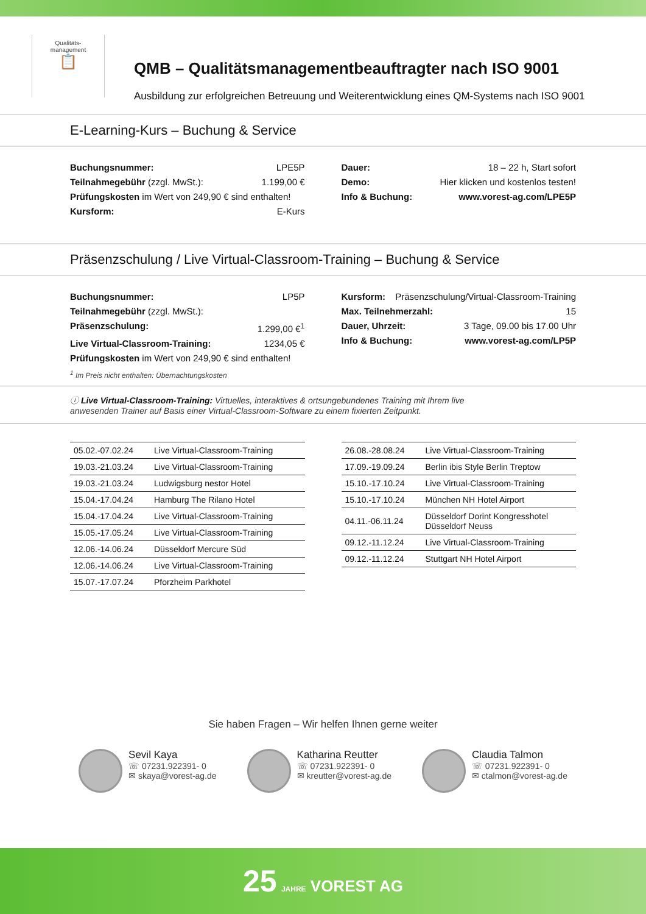Qualitäts-
management
📋
QMB – Qualitätsmanagementbeauftragter nach ISO 9001
Ausbildung zur erfolgreichen Betreuung und Weiterentwicklung eines QM-Systems nach ISO 9001
E-Learning-Kurs – Buchung & Service
Buchungsnummer: LPE5P
Teilnahmegebühr (zzgl. MwSt.): 1.199,00 €
Prüfungskosten im Wert von 249,90 € sind enthalten!
Kursform: E-Kurs
Dauer: 18 – 22 h, Start sofort
Demo: Hier klicken und kostenlos testen!
Info & Buchung: www.vorest-ag.com/LPE5P
Präsenzschulung / Live Virtual-Classroom-Training – Buchung & Service
Buchungsnummer: LP5P
Teilnahmegebühr (zzgl. MwSt.):
Präsenzschulung: 1.299,00 €<sup>1</sup>
Live Virtual-Classroom-Training: 1234,05 €
Prüfungskosten im Wert von 249,90 € sind enthalten!
<sup>1</sup> Im Preis nicht enthalten: Übernachtungskosten
Kursform: Präsenzschulung/Virtual-Classroom-Training
Max. Teilnehmerzahl: 15
Dauer, Uhrzeit: 3 Tage, 09.00 bis 17.00 Uhr
Info & Buchung: www.vorest-ag.com/LP5P
ⓘ Live Virtual-Classroom-Training: Virtuelles, interaktives & ortsungebundenes Training mit Ihrem live
anwesenden Trainer auf Basis einer Virtual-Classroom-Software zu einem fixierten Zeitpunkt.
| 05.02.-07.02.24 | Live Virtual-Classroom-Training |
| 19.03.-21.03.24 | Live Virtual-Classroom-Training |
| 19.03.-21.03.24 | Ludwigsburg nestor Hotel |
| 15.04.-17.04.24 | Hamburg The Rilano Hotel |
| 15.04.-17.04.24 | Live Virtual-Classroom-Training |
| 15.05.-17.05.24 | Live Virtual-Classroom-Training |
| 12.06.-14.06.24 | Düsseldorf Mercure Süd |
| 12.06.-14.06.24 | Live Virtual-Classroom-Training |
| 15.07.-17.07.24 | Pforzheim Parkhotel |
| 26.08.-28.08.24 | Live Virtual-Classroom-Training |
| 17.09.-19.09.24 | Berlin ibis Style Berlin Treptow |
| 15.10.-17.10.24 | Live Virtual-Classroom-Training |
| 15.10.-17.10.24 | München NH Hotel Airport |
| 04.11.-06.11.24 | Düsseldorf Dorint Kongresshotel Düsseldorf Neuss |
| 09.12.-11.12.24 | Live Virtual-Classroom-Training |
| 09.12.-11.12.24 | Stuttgart NH Hotel Airport |
Sie haben Fragen – Wir helfen Ihnen gerne weiter
Sevil Kaya
☏ 07231.922391- 0
✉ skaya@vorest-ag.de
Katharina Reutter
☏ 07231.922391- 0
✉ kreutter@vorest-ag.de
Claudia Talmon
☏ 07231.922391- 0
✉ ctalmon@vorest-ag.de
25 JAHRE VOREST AG